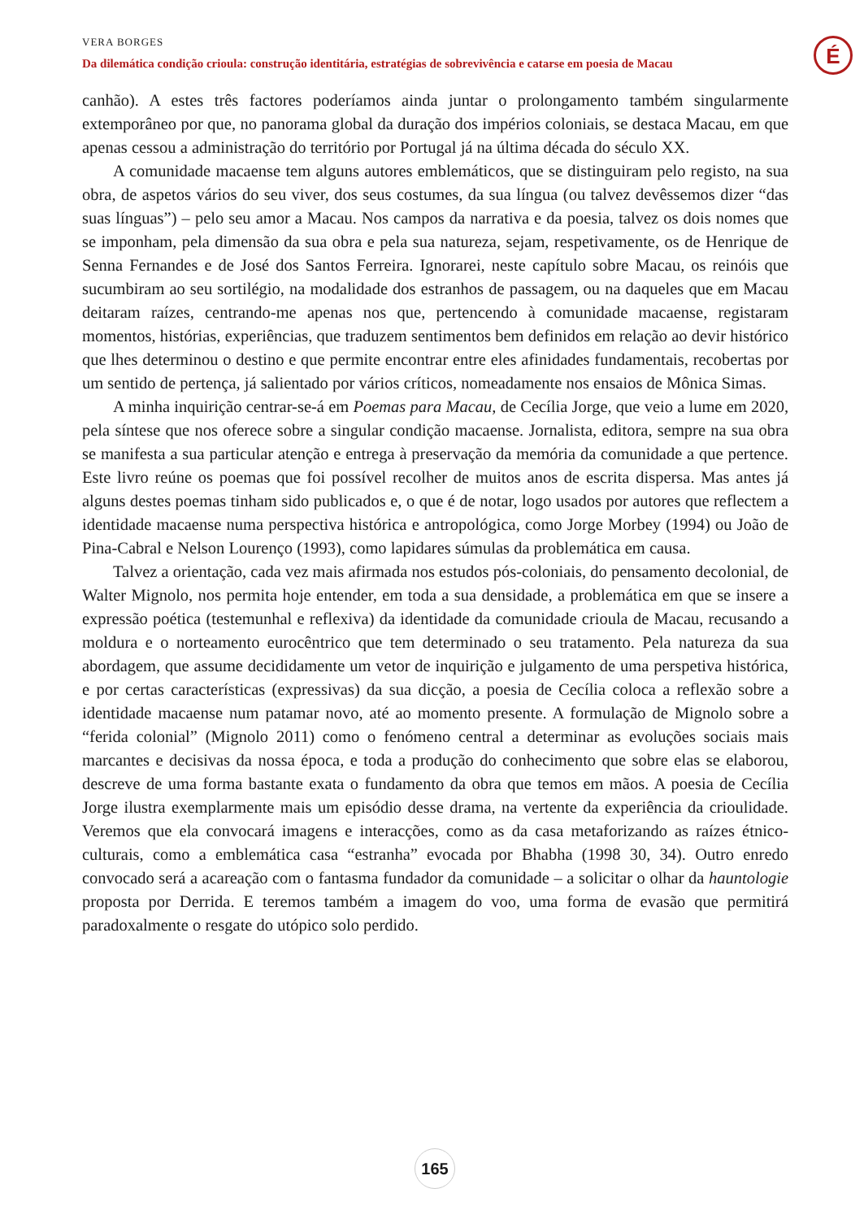VERA BORGES
Da dilemática condição crioula: construção identitária, estratégias de sobrevivência e catarse em poesia de Macau
É
canhão). A estes três factores poderíamos ainda juntar o prolongamento também singularmente extemporâneo por que, no panorama global da duração dos impérios coloniais, se destaca Macau, em que apenas cessou a administração do território por Portugal já na última década do século XX.
A comunidade macaense tem alguns autores emblemáticos, que se distinguiram pelo registo, na sua obra, de aspetos vários do seu viver, dos seus costumes, da sua língua (ou talvez devêssemos dizer “das suas línguas”) – pelo seu amor a Macau. Nos campos da narrativa e da poesia, talvez os dois nomes que se imponham, pela dimensão da sua obra e pela sua natureza, sejam, respetivamente, os de Henrique de Senna Fernandes e de José dos Santos Ferreira. Ignorarei, neste capítulo sobre Macau, os reinóis que sucumbiram ao seu sortilégio, na modalidade dos estranhos de passagem, ou na daqueles que em Macau deitaram raízes, centrando-me apenas nos que, pertencendo à comunidade macaense, registaram momentos, histórias, experiências, que traduzem sentimentos bem definidos em relação ao devir histórico que lhes determinou o destino e que permite encontrar entre eles afinidades fundamentais, recobertas por um sentido de pertença, já salientado por vários críticos, nomeadamente nos ensaios de Mônica Simas.
A minha inquirição centrar-se-á em Poemas para Macau, de Cecília Jorge, que veio a lume em 2020, pela síntese que nos oferece sobre a singular condição macaense. Jornalista, editora, sempre na sua obra se manifesta a sua particular atenção e entrega à preservação da memória da comunidade a que pertence. Este livro reúne os poemas que foi possível recolher de muitos anos de escrita dispersa. Mas antes já alguns destes poemas tinham sido publicados e, o que é de notar, logo usados por autores que reflectem a identidade macaense numa perspectiva histórica e antropológica, como Jorge Morbey (1994) ou João de Pina-Cabral e Nelson Lourenço (1993), como lapidares súmulas da problemática em causa.
Talvez a orientação, cada vez mais afirmada nos estudos pós-coloniais, do pensamento decolonial, de Walter Mignolo, nos permita hoje entender, em toda a sua densidade, a problemática em que se insere a expressão poética (testemunhal e reflexiva) da identidade da comunidade crioula de Macau, recusando a moldura e o norteamento eurocêntrico que tem determinado o seu tratamento. Pela natureza da sua abordagem, que assume decididamente um vetor de inquirição e julgamento de uma perspetiva histórica, e por certas características (expressivas) da sua dicção, a poesia de Cecília coloca a reflexão sobre a identidade macaense num patamar novo, até ao momento presente. A formulação de Mignolo sobre a “ferida colonial” (Mignolo 2011) como o fenómeno central a determinar as evoluções sociais mais marcantes e decisivas da nossa época, e toda a produção do conhecimento que sobre elas se elaborou, descreve de uma forma bastante exata o fundamento da obra que temos em mãos. A poesia de Cecília Jorge ilustra exemplarmente mais um episódio desse drama, na vertente da experiência da crioulidade. Veremos que ela convocará imagens e interacções, como as da casa metaforizando as raízes étnico-culturais, como a emblemática casa “estranha” evocada por Bhabha (1998 30, 34). Outro enredo convocado será a acareação com o fantasma fundador da comunidade – a solicitar o olhar da hauntologie proposta por Derrida. E teremos também a imagem do voo, uma forma de evasão que permitirá paradoxalmente o resgate do utópico solo perdido.
165